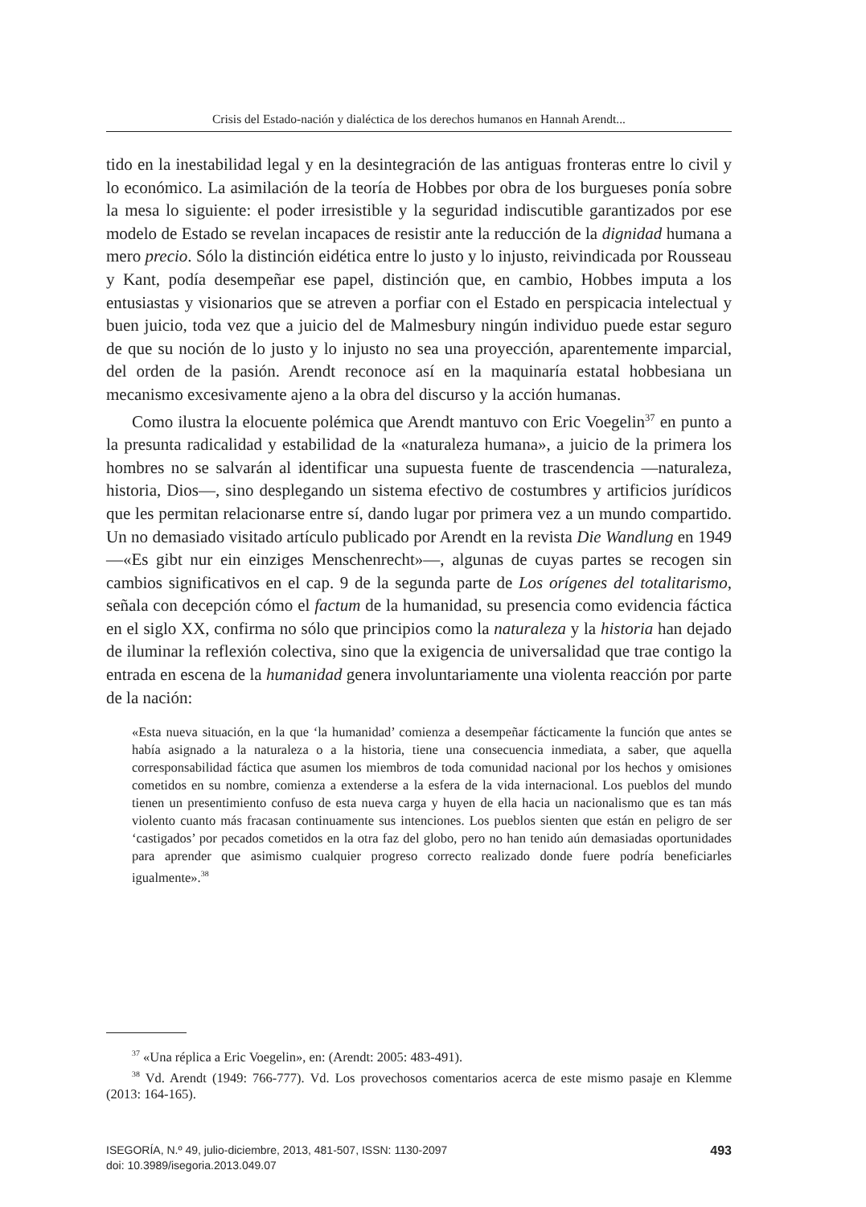Crisis del Estado-nación y dialéctica de los derechos humanos en Hannah Arendt...
tido en la inestabilidad legal y en la desintegración de las antiguas fronteras entre lo civil y lo económico. La asimilación de la teoría de Hobbes por obra de los burgueses ponía sobre la mesa lo siguiente: el poder irresistible y la seguridad indiscutible garantizados por ese modelo de Estado se revelan incapaces de resistir ante la reducción de la dignidad humana a mero precio. Sólo la distinción eidética entre lo justo y lo injusto, reivindicada por Rousseau y Kant, podía desempeñar ese papel, distinción que, en cambio, Hobbes imputa a los entusiastas y visionarios que se atreven a porfiar con el Estado en perspicacia intelectual y buen juicio, toda vez que a juicio del de Malmesbury ningún individuo puede estar seguro de que su noción de lo justo y lo injusto no sea una proyección, aparentemente imparcial, del orden de la pasión. Arendt reconoce así en la maquinaría estatal hobbesiana un mecanismo excesivamente ajeno a la obra del discurso y la acción humanas.
Como ilustra la elocuente polémica que Arendt mantuvo con Eric Voegelin<sup>37</sup> en punto a la presunta radicalidad y estabilidad de la «naturaleza humana», a juicio de la primera los hombres no se salvarán al identificar una supuesta fuente de trascendencia —naturaleza, historia, Dios—, sino desplegando un sistema efectivo de costumbres y artificios jurídicos que les permitan relacionarse entre sí, dando lugar por primera vez a un mundo compartido. Un no demasiado visitado artículo publicado por Arendt en la revista Die Wandlung en 1949 —«Es gibt nur ein einziges Menschenrecht»—, algunas de cuyas partes se recogen sin cambios significativos en el cap. 9 de la segunda parte de Los orígenes del totalitarismo, señala con decepción cómo el factum de la humanidad, su presencia como evidencia fáctica en el siglo XX, confirma no sólo que principios como la naturaleza y la historia han dejado de iluminar la reflexión colectiva, sino que la exigencia de universalidad que trae contigo la entrada en escena de la humanidad genera involuntariamente una violenta reacción por parte de la nación:
«Esta nueva situación, en la que ‘la humanidad’ comienza a desempeñar fácticamente la función que antes se había asignado a la naturaleza o a la historia, tiene una consecuencia inmediata, a saber, que aquella corresponsabilidad fáctica que asumen los miembros de toda comunidad nacional por los hechos y omisiones cometidos en su nombre, comienza a extenderse a la esfera de la vida internacional. Los pueblos del mundo tienen un presentimiento confuso de esta nueva carga y huyen de ella hacia un nacionalismo que es tan más violento cuanto más fracasan continuamente sus intenciones. Los pueblos sienten que están en peligro de ser ‘castigados’ por pecados cometidos en la otra faz del globo, pero no han tenido aún demasiadas oportunidades para aprender que asimismo cualquier progreso correcto realizado donde fuere podría beneficiarles igualmente».<sup>38</sup>
<sup>37</sup> «Una réplica a Eric Voegelin», en: (Arendt: 2005: 483-491).
<sup>38</sup> Vd. Arendt (1949: 766-777). Vd. Los provechosos comentarios acerca de este mismo pasaje en Klemme (2013: 164-165).
493 ISEGORÍA, N.º 49, julio-diciembre, 2013, 481-507, ISSN: 1130-2097
doi: 10.3989/isegoria.2013.049.07